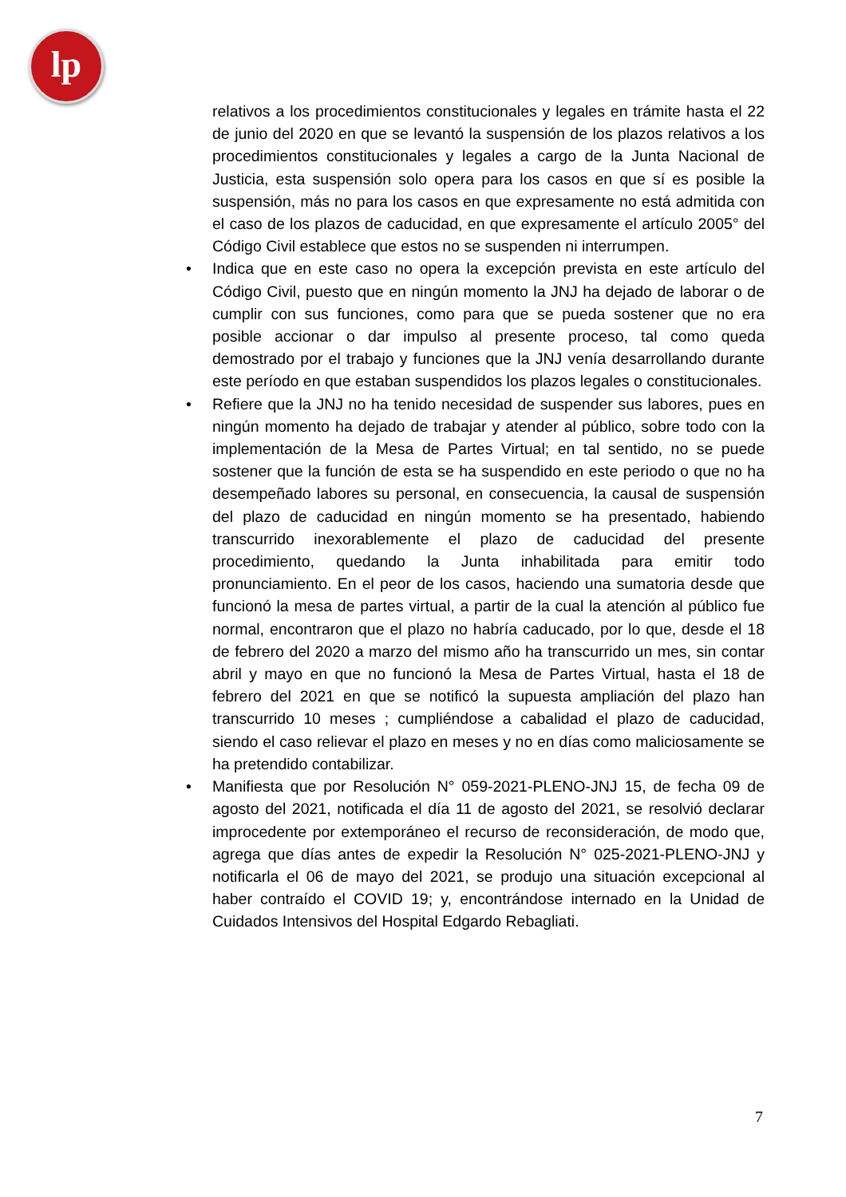lp
relativos a los procedimientos constitucionales y legales en trámite hasta el 22 de junio del 2020 en que se levantó la suspensión de los plazos relativos a los procedimientos constitucionales y legales a cargo de la Junta Nacional de Justicia, esta suspensión solo opera para los casos en que sí es posible la suspensión, más no para los casos en que expresamente no está admitida con el caso de los plazos de caducidad, en que expresamente el artículo 2005° del Código Civil establece que estos no se suspenden ni interrumpen.
• Indica que en este caso no opera la excepción prevista en este artículo del Código Civil, puesto que en ningún momento la JNJ ha dejado de laborar o de cumplir con sus funciones, como para que se pueda sostener que no era posible accionar o dar impulso al presente proceso, tal como queda demostrado por el trabajo y funciones que la JNJ venía desarrollando durante este período en que estaban suspendidos los plazos legales o constitucionales.
• Refiere que la JNJ no ha tenido necesidad de suspender sus labores, pues en ningún momento ha dejado de trabajar y atender al público, sobre todo con la implementación de la Mesa de Partes Virtual; en tal sentido, no se puede sostener que la función de esta se ha suspendido en este periodo o que no ha desempeñado labores su personal, en consecuencia, la causal de suspensión del plazo de caducidad en ningún momento se ha presentado, habiendo transcurrido inexorablemente el plazo de caducidad del presente procedimiento, quedando la Junta inhabilitada para emitir todo pronunciamiento. En el peor de los casos, haciendo una sumatoria desde que funcionó la mesa de partes virtual, a partir de la cual la atención al público fue normal, encontraron que el plazo no habría caducado, por lo que, desde el 18 de febrero del 2020 a marzo del mismo año ha transcurrido un mes, sin contar abril y mayo en que no funcionó la Mesa de Partes Virtual, hasta el 18 de febrero del 2021 en que se notificó la supuesta ampliación del plazo han transcurrido 10 meses ; cumpliéndose a cabalidad el plazo de caducidad, siendo el caso relievar el plazo en meses y no en días como maliciosamente se ha pretendido contabilizar.
• Manifiesta que por Resolución N° 059-2021-PLENO-JNJ 15, de fecha 09 de agosto del 2021, notificada el día 11 de agosto del 2021, se resolvió declarar improcedente por extemporáneo el recurso de reconsideración, de modo que, agrega que días antes de expedir la Resolución N° 025-2021-PLENO-JNJ y notificarla el 06 de mayo del 2021, se produjo una situación excepcional al haber contraído el COVID 19; y, encontrándose internado en la Unidad de Cuidados Intensivos del Hospital Edgardo Rebagliati.
7